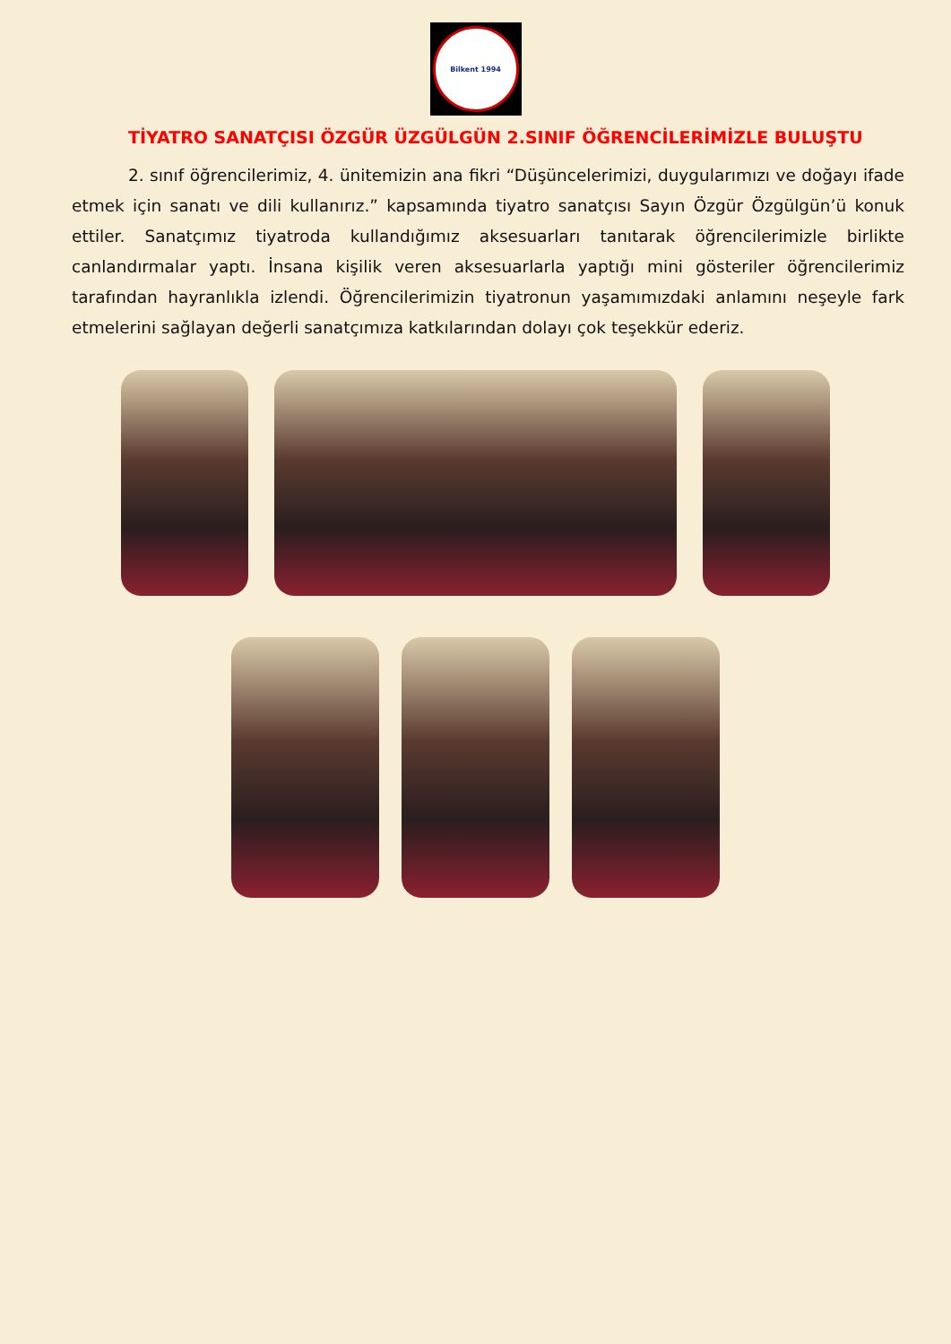Bilkent 1994
TİYATRO SANATÇISI ÖZGÜR ÜZGÜLGÜN 2.SINIF ÖĞRENCİLERİMİZLE BULUŞTU
2. sınıf öğrencilerimiz, 4. ünitemizin ana fikri “Düşüncelerimizi, duygularımızı ve doğayı ifade etmek için sanatı ve dili kullanırız.” kapsamında tiyatro sanatçısı Sayın Özgür Özgülgün’ü konuk ettiler. Sanatçımız tiyatroda kullandığımız aksesuarları tanıtarak öğrencilerimizle birlikte canlandırmalar yaptı. İnsana kişilik veren aksesuarlarla yaptığı mini gösteriler öğrencilerimiz tarafından hayranlıkla izlendi. Öğrencilerimizin tiyatronun yaşamımızdaki anlamını neşeyle fark etmelerini sağlayan değerli sanatçımıza katkılarından dolayı çok teşekkür ederiz.